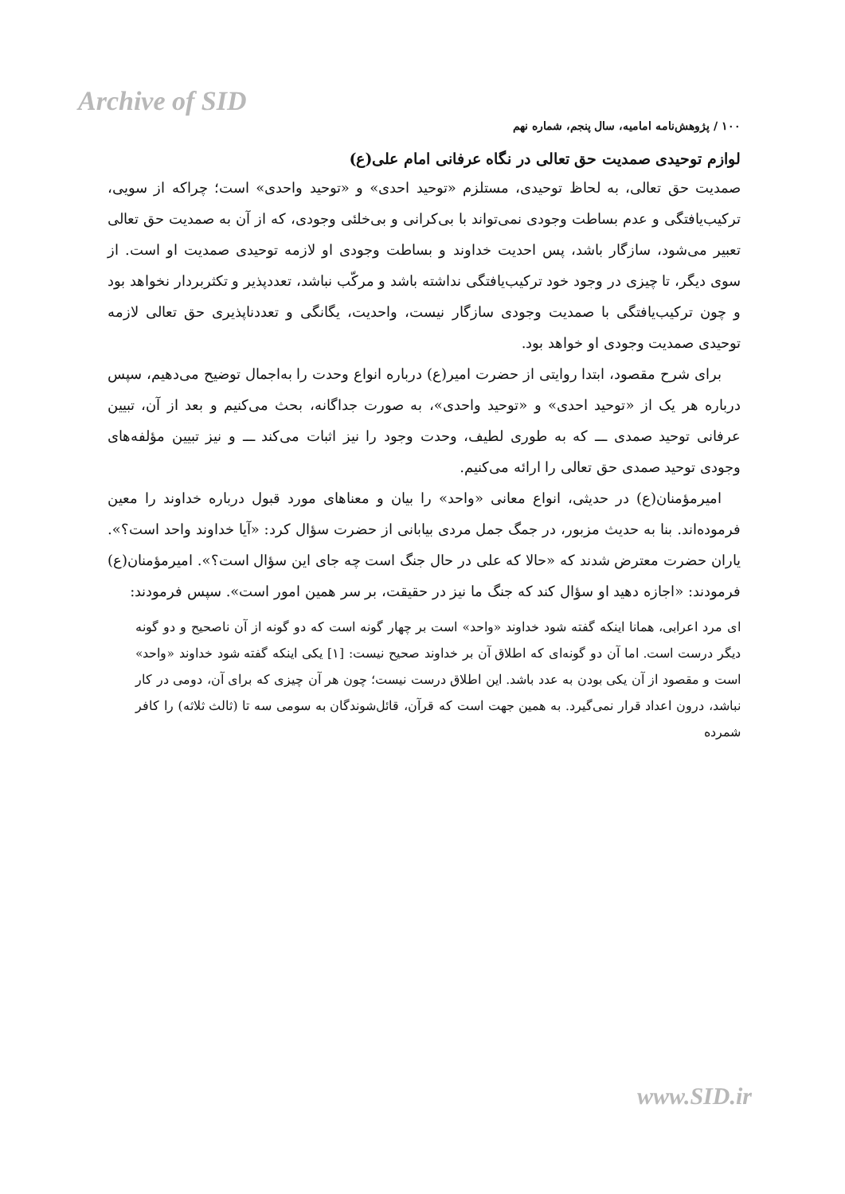Archive of SID
۱۰۰ / پژوهش‌نامه امامیه، سال پنجم، شماره نهم
لوازم توحیدی صمدیت حق تعالی در نگاه عرفانی امام علی(ع)
صمدیت حق تعالی، به لحاظ توحیدی، مستلزم «توحید احدی» و «توحید واحدی» است؛ چراکه از سویی، ترکیب‌یافتگی و عدم بساطت وجودی نمی‌تواند با بی‌کرانی و بی‌خلئی وجودی، که از آن به صمدیت حق تعالی تعبیر می‌شود، سازگار باشد، پس احدیت خداوند و بساطت وجودی او لازمه توحیدی صمدیت او است. از سوی دیگر، تا چیزی در وجود خود ترکیب‌یافتگی نداشته باشد و مرکّب نباشد، تعددپذیر و تکثربردار نخواهد بود و چون ترکیب‌یافتگی با صمدیت وجودی سازگار نیست، واحدیت، یگانگی و تعددناپذیری حق تعالی لازمه توحیدی صمدیت وجودی او خواهد بود.
برای شرح مقصود، ابتدا روایتی از حضرت امیر(ع) درباره انواع وحدت را به‌اجمال توضیح می‌دهیم، سپس درباره هر یک از «توحید احدی» و «توحید واحدی»، به صورت جداگانه، بحث می‌کنیم و بعد از آن، تبیین عرفانی توحید صمدی ـــ که به طوری لطیف، وحدت وجود را نیز اثبات می‌کند ـــ و نیز تبیین مؤلفه‌های وجودی توحید صمدی حق تعالی را ارائه می‌کنیم.
امیرمؤمنان(ع) در حدیثی، انواع معانی «واحد» را بیان و معناهای مورد قبول درباره خداوند را معین فرموده‌اند. بنا به حدیث مزبور، در جمگ جمل مردی بیابانی از حضرت سؤال کرد: «آیا خداوند واحد است؟». یاران حضرت معترض شدند که «حالا که علی در حال جنگ است چه جای این سؤال است؟». امیرمؤمنان(ع) فرمودند: «اجازه دهید او سؤال کند که جنگ ما نیز در حقیقت، بر سر همین امور است». سپس فرمودند:
ای مرد اعرابی، همانا اینکه گفته شود خداوند «واحد» است بر چهار گونه است که دو گونه از آن ناصحیح و دو گونه دیگر درست است. اما آن دو گونه‌ای که اطلاق آن بر خداوند صحیح نیست: [۱] یکی اینکه گفته شود خداوند «واحد» است و مقصود از آن یکی بودن به عدد باشد. این اطلاق درست نیست؛ چون هر آن چیزی که برای آن، دومی در کار نباشد، درون اعداد قرار نمی‌گیرد. به همین جهت است که قرآن، قائل‌شوندگان به سومی سه تا (ثالث ثلاثه) را کافر شمرده
www.SID.ir